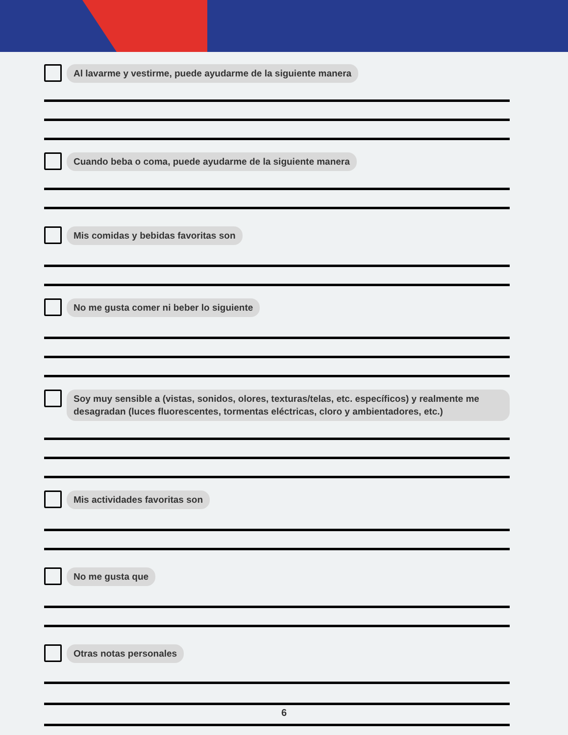Al lavarme y vestirme, puede ayudarme de la siguiente manera
Cuando beba o coma, puede ayudarme de la siguiente manera
Mis comidas y bebidas favoritas son
No me gusta comer ni beber lo siguiente
Soy muy sensible a (vistas, sonidos, olores, texturas/telas, etc. específicos) y realmente me desagradan (luces fluorescentes, tormentas eléctricas, cloro y ambientadores, etc.)
Mis actividades favoritas son
No me gusta que
Otras notas personales
6